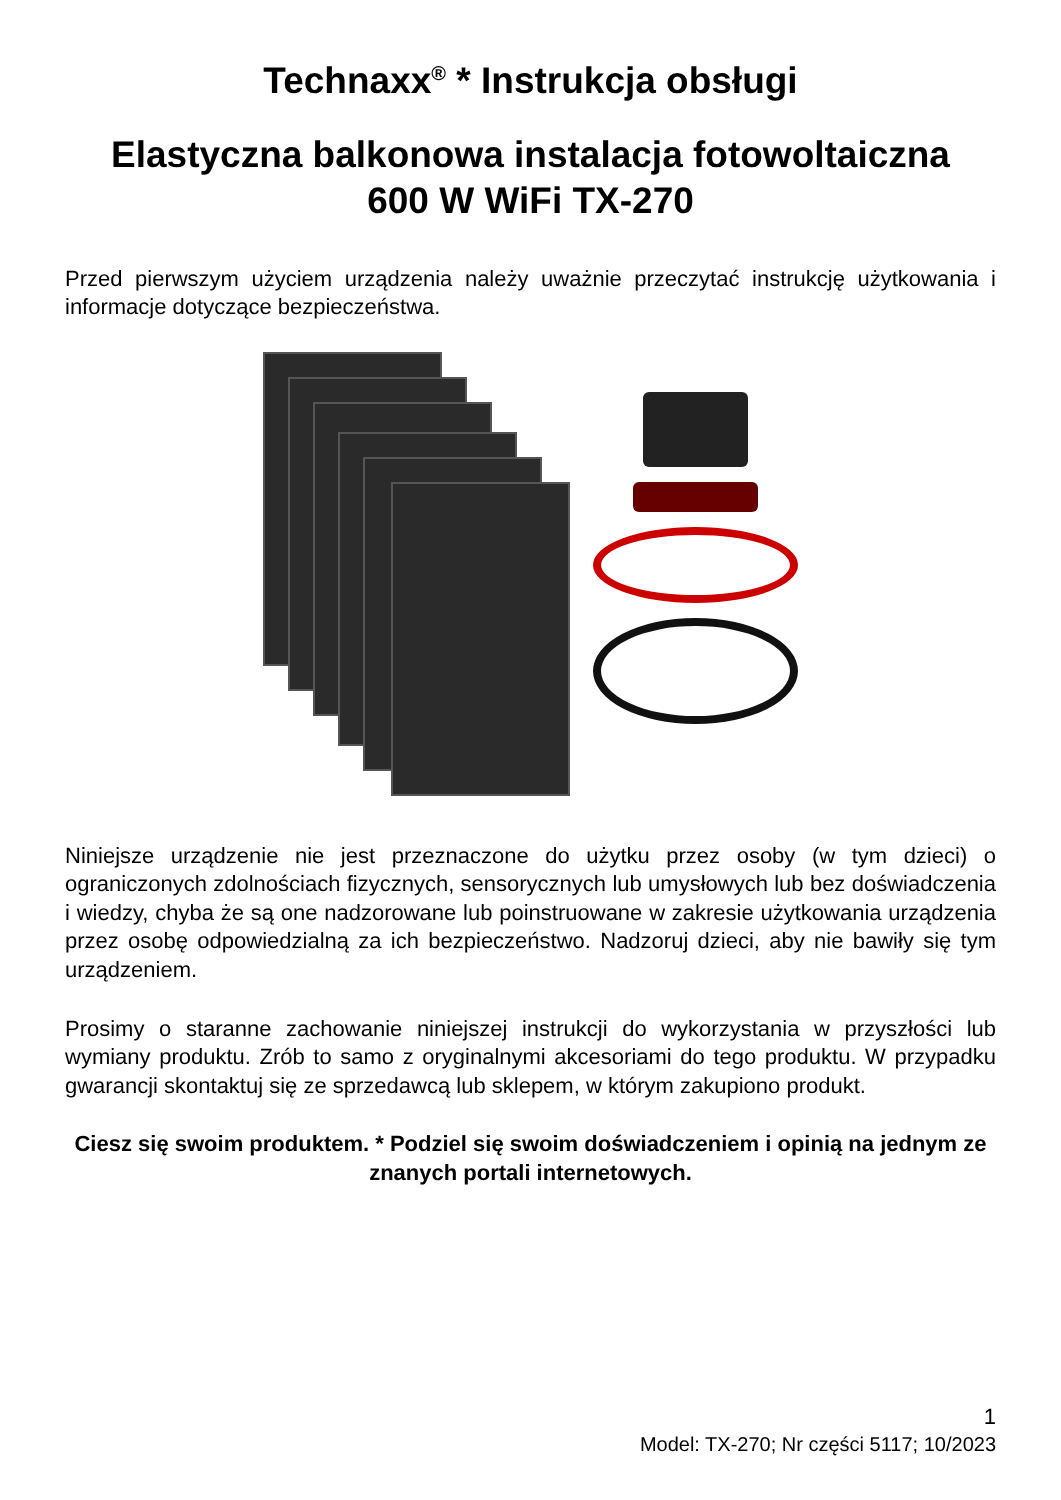Technaxx<sup>®</sup> * Instrukcja obsługi
Elastyczna balkonowa instalacja fotowoltaiczna
600 W WiFi TX-270
Przed pierwszym użyciem urządzenia należy uważnie przeczytać instrukcję użytkowania i informacje dotyczące bezpieczeństwa.
Niniejsze urządzenie nie jest przeznaczone do użytku przez osoby (w tym dzieci) o ograniczonych zdolnościach fizycznych, sensorycznych lub umysłowych lub bez doświadczenia i wiedzy, chyba że są one nadzorowane lub poinstruowane w zakresie użytkowania urządzenia przez osobę odpowiedzialną za ich bezpieczeństwo. Nadzoruj dzieci, aby nie bawiły się tym urządzeniem.
Prosimy o staranne zachowanie niniejszej instrukcji do wykorzystania w przyszłości lub wymiany produktu. Zrób to samo z oryginalnymi akcesoriami do tego produktu. W przypadku gwarancji skontaktuj się ze sprzedawcą lub sklepem, w którym zakupiono produkt.
Ciesz się swoim produktem. * Podziel się swoim doświadczeniem i opinią na jednym ze znanych portali internetowych.
1
Model: TX-270; Nr części 5117; 10/2023